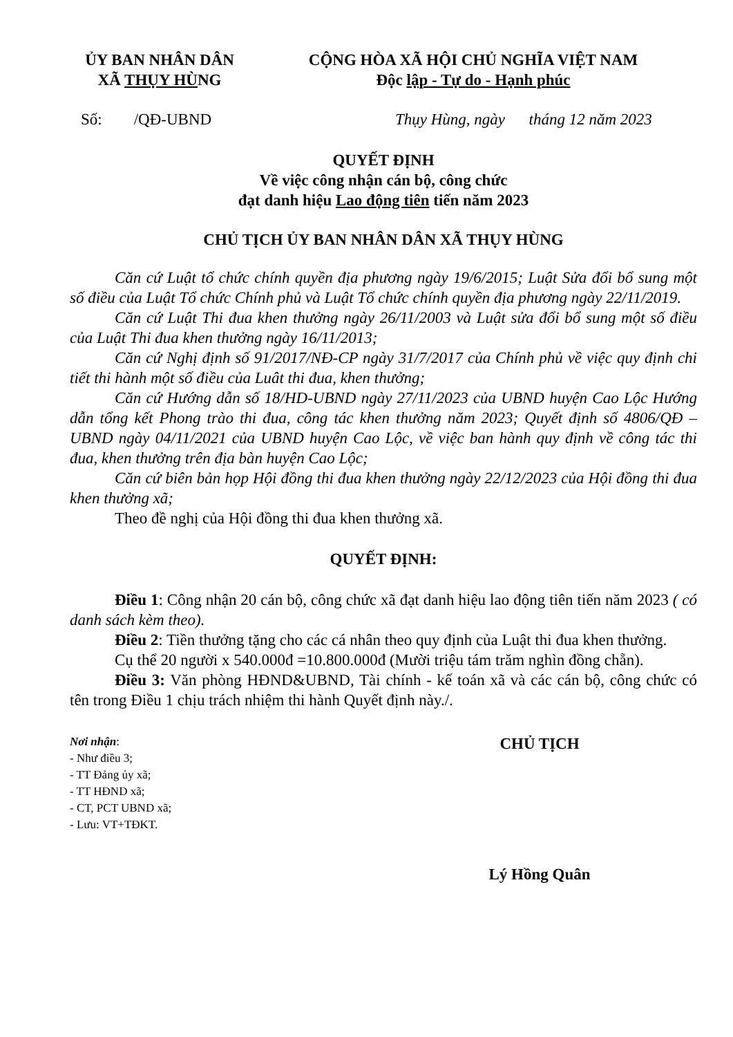ỦY BAN NHÂN DÂN
XÃ THỤY HÙNG
CỘNG HÒA XÃ HỘI CHỦ NGHĨA VIỆT NAM
Độc lập - Tự do - Hạnh phúc
Số: /QĐ-UBND Thụy Hùng, ngày tháng 12 năm 2023
QUYẾT ĐỊNH
Về việc công nhận cán bộ, công chức
đạt danh hiệu Lao động tiên tiến năm 2023
CHỦ TỊCH ỦY BAN NHÂN DÂN XÃ THỤY HÙNG
Căn cứ Luật tổ chức chính quyền địa phương ngày 19/6/2015; Luật Sửa đổi bổ sung một số điều của Luật Tổ chức Chính phủ và Luật Tổ chức chính quyền địa phương ngày 22/11/2019.
Căn cứ Luật Thi đua khen thưởng ngày 26/11/2003 và Luật sửa đổi bổ sung một số điều của Luật Thi đua khen thưởng ngày 16/11/2013;
Căn cứ Nghị định số 91/2017/NĐ-CP ngày 31/7/2017 của Chính phủ về việc quy định chi tiết thi hành một số điều của Luât thi đua, khen thưởng;
Căn cứ Hướng dẫn số 18/HD-UBND ngày 27/11/2023 của UBND huyện Cao Lộc Hướng dẫn tổng kết Phong trào thi đua, công tác khen thưởng năm 2023; Quyết định số 4806/QĐ – UBND ngày 04/11/2021 của UBND huyện Cao Lộc, về việc ban hành quy định về công tác thi đua, khen thưởng trên địa bàn huyện Cao Lộc;
Căn cứ biên bản họp Hội đồng thi đua khen thưởng ngày 22/12/2023 của Hội đồng thi đua khen thưởng xã;
Theo đề nghị của Hội đồng thi đua khen thưởng xã.
QUYẾT ĐỊNH:
Điều 1: Công nhận 20 cán bộ, công chức xã đạt danh hiệu lao động tiên tiến năm 2023 ( có danh sách kèm theo).
Điều 2: Tiền thưởng tặng cho các cá nhân theo quy định của Luật thi đua khen thưởng.
Cụ thể 20 người x 540.000đ =10.800.000đ (Mười triệu tám trăm nghìn đồng chẵn).
Điều 3: Văn phòng HĐND&UBND, Tài chính - kế toán xã và các cán bộ, công chức có tên trong Điều 1 chịu trách nhiệm thi hành Quyết định này./.
Nơi nhận:
- Như điều 3;
- TT Đảng ủy xã;
- TT HĐND xã;
- CT, PCT UBND xã;
- Lưu: VT+TĐKT.
CHỦ TỊCH
Lý Hồng Quân